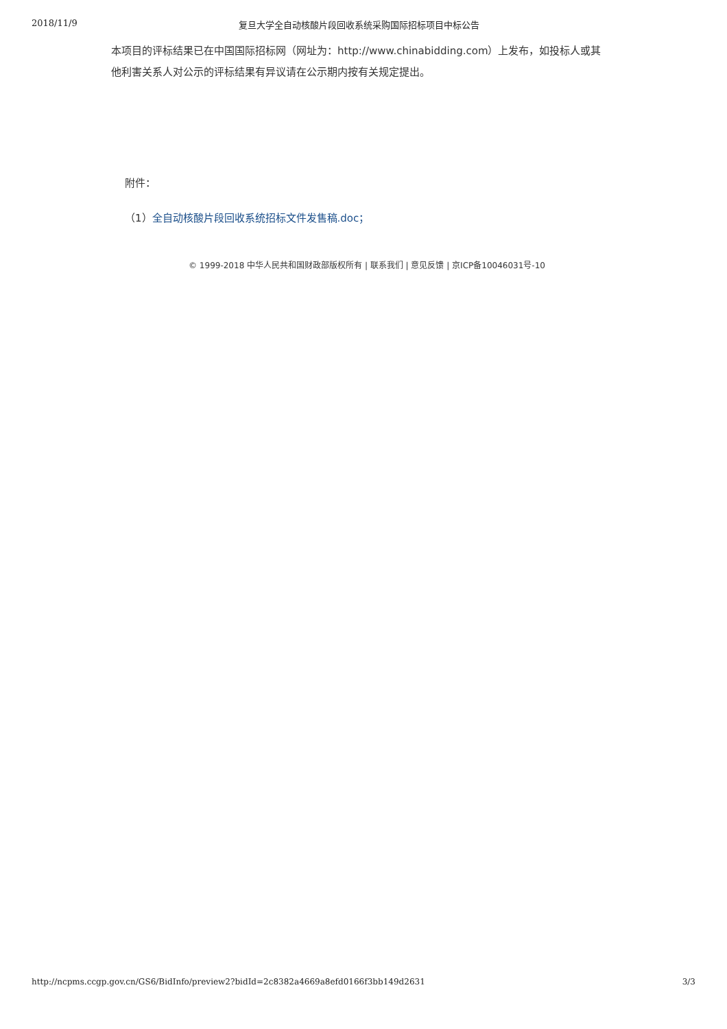2018/11/9 复旦大学全自动核酸片段回收系统采购国际招标项目中标公告
本项目的评标结果已在中国国际招标网（网址为：http://www.chinabidding.com）上发布，如投标人或其他利害关系人对公示的评标结果有异议请在公示期内按有关规定提出。
附件：
（1）全自动核酸片段回收系统招标文件发售稿.doc；
© 1999-2018 中华人民共和国财政部版权所有 | 联系我们 | 意见反馈 | 京ICP备10046031号-10
http://ncpms.ccgp.gov.cn/GS6/BidInfo/preview2?bidId=2c8382a4669a8efd0166f3bb149d2631 3/3